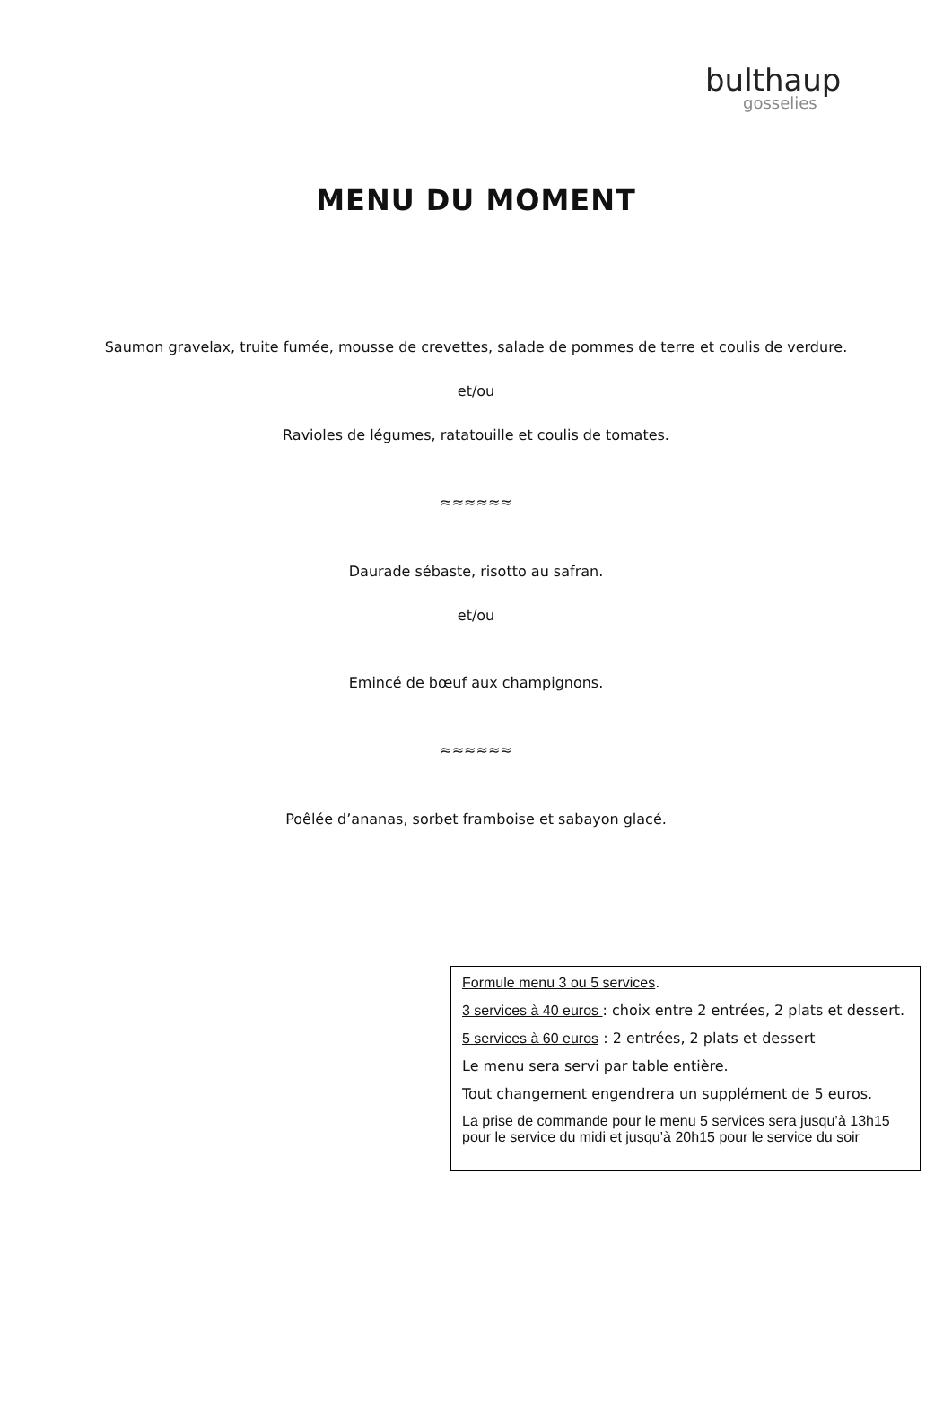bulthaup
gosselies
MENU DU MOMENT
Saumon gravelax, truite fumée, mousse de crevettes, salade de pommes de terre et coulis de verdure.
et/ou
Ravioles de légumes, ratatouille et coulis de tomates.
≈≈≈≈≈≈
Daurade sébaste, risotto au safran.
et/ou
Emincé de bœuf aux champignons.
≈≈≈≈≈≈
Poêlée d’ananas, sorbet framboise et sabayon glacé.
Formule menu 3 ou 5 services.
3 services à 40 euros : choix entre 2 entrées, 2 plats et dessert.
5 services à 60 euros : 2 entrées, 2 plats et dessert
Le menu sera servi par table entière.
Tout changement engendrera un supplément de 5 euros.
La prise de commande pour le menu 5 services sera jusqu’à 13h15 pour le service du midi et jusqu’à 20h15 pour le service du soir